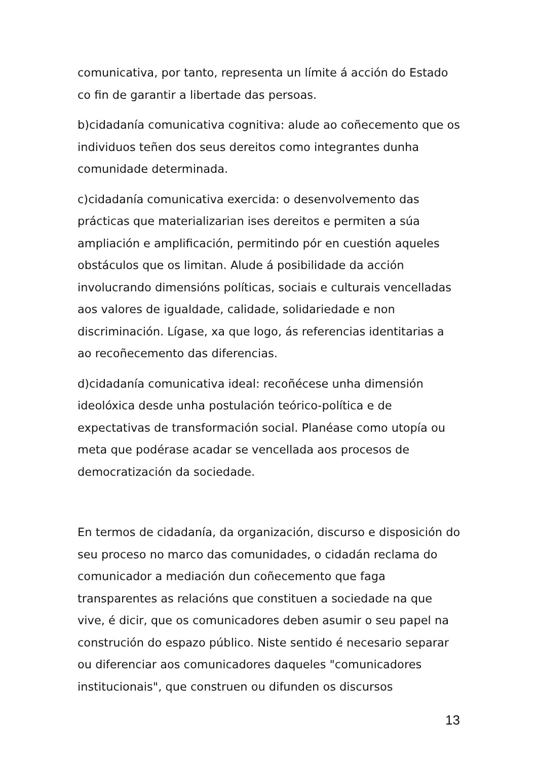comunicativa, por tanto, representa un límite á acción do Estado co fin de garantir a libertade das persoas.
b)cidadanía comunicativa cognitiva: alude ao coñecemento que os individuos teñen dos seus dereitos como integrantes dunha comunidade determinada.
c)cidadanía comunicativa exercida: o desenvolvemento das prácticas que materializarian ises dereitos e permiten a súa ampliación e amplificación, permitindo pór en cuestión aqueles obstáculos que os limitan. Alude á posibilidade da acción involucrando dimensións políticas, sociais e culturais vencelladas aos valores de igualdade, calidade, solidariedade e non discriminación. Lígase, xa que logo, ás referencias identitarias a ao recoñecemento das diferencias.
d)cidadanía comunicativa ideal: recoñécese unha dimensión ideolóxica desde unha postulación teórico-política e de expectativas de transformación social. Planéase como utopía ou meta que podérase acadar se vencellada aos procesos de democratización da sociedade.
En termos de cidadanía, da organización, discurso e disposición do seu proceso no marco das comunidades, o cidadán reclama do comunicador a mediación dun coñecemento que faga transparentes as relacións que constituen a sociedade na que vive, é dicir, que os comunicadores deben asumir o seu papel na construción do espazo público. Niste sentido é necesario separar ou diferenciar aos comunicadores daqueles "comunicadores institucionais", que construen ou difunden os discursos
13